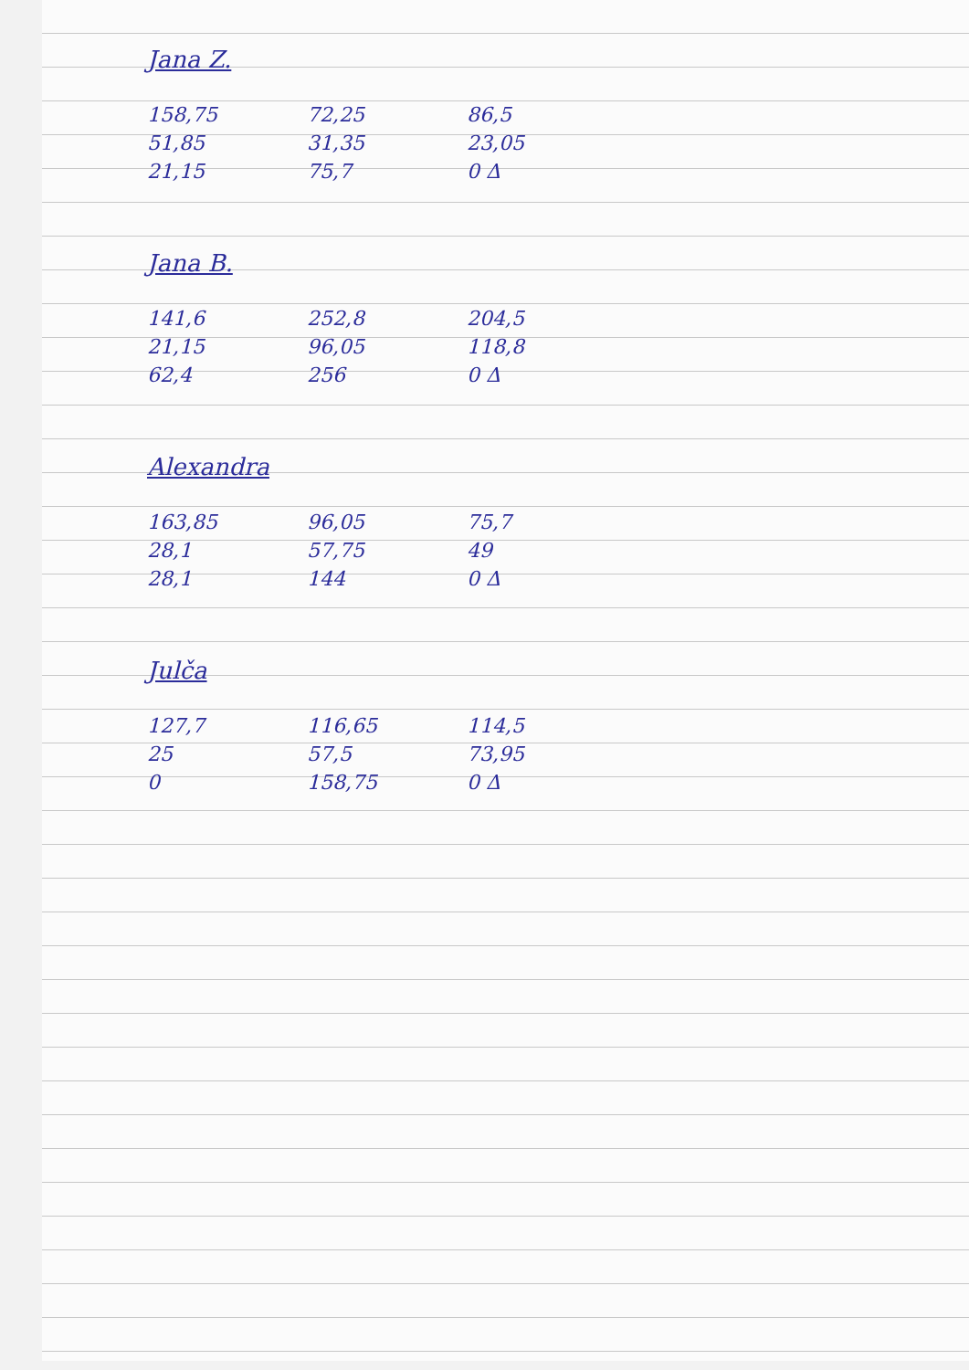Jana Z.
| 158,75 | 72,25 | 86,5 |
| 51,85 | 31,35 | 23,05 |
| 21,15 | 75,7 | 0 Δ |
Jana B.
| 141,6 | 252,8 | 204,5 |
| 21,15 | 96,05 | 118,8 |
| 62,4 | 256 | 0 Δ |
Alexandra
| 163,85 | 96,05 | 75,7 |
| 28,1 | 57,75 | 49 |
| 28,1 | 144 | 0 Δ |
Julča
| 127,7 | 116,65 | 114,5 |
| 25 | 57,5 | 73,95 |
| 0 | 158,75 | 0 Δ |